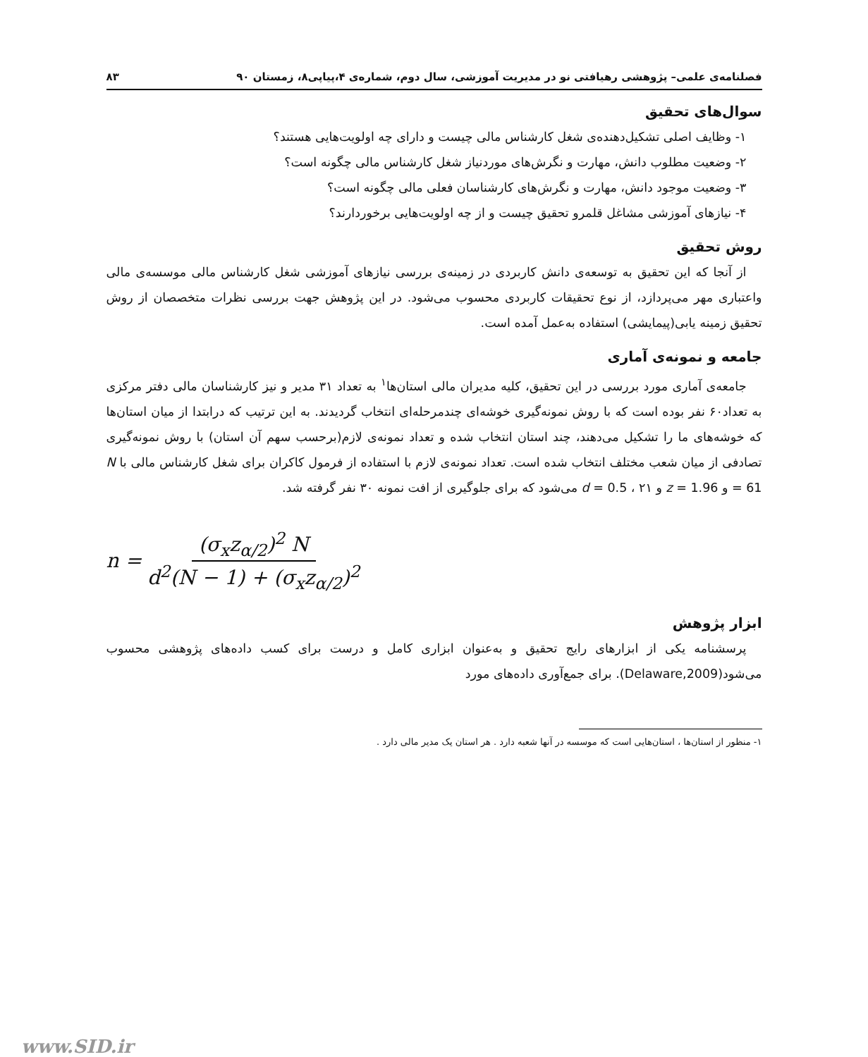فصلنامه‌ی علمی– پژوهشی رهیافتی نو در مدیریت آموزشی، سال دوم، شماره‌ی ۴،پیاپی۸، زمستان ۹۰ ۸۳
سوال‌های تحقیق
۱- وظایف اصلی تشکیل‌دهنده‌ی شغل کارشناس مالی چیست و دارای چه اولویت‌هایی هستند؟
۲- وضعیت مطلوب دانش، مهارت و نگرش‌های موردنیاز شغل کارشناس مالی چگونه است؟
۳- وضعیت موجود دانش، مهارت و نگرش‌های کارشناسان فعلی مالی چگونه است؟
۴- نیازهای آموزشی مشاغل قلمرو تحقیق چیست و از چه اولویت‌هایی برخوردارند؟
روش تحقیق
از آنجا که این تحقیق به توسعه‌ی دانش کاربردی در زمینه‌ی بررسی نیازهای آموزشی شغل کارشناس مالی موسسه‌ی مالی واعتباری مهر می‌پردازد، از نوع تحقیقات کاربردی محسوب می‌شود. در این پژوهش جهت بررسی نظرات متخصصان از روش تحقیق زمینه یابی(پیمایشی) استفاده به‌عمل آمده است.
جامعه و نمونه‌ی آماری
جامعه‌ی آماری مورد بررسی در این تحقیق، کلیه مدیران مالی استان‌ها<sup>۱</sup> به تعداد ۳۱ مدیر و نیز کارشناسان مالی دفتر مرکزی به تعداد۶۰ نفر بوده است که با روش نمونه‌گیری خوشه‌ای چندمرحله‌ای انتخاب گردیدند. به این ترتیب که درابتدا از میان استان‌ها که خوشه‌های ما را تشکیل می‌دهند، چند استان انتخاب شده و تعداد نمونه‌ی لازم(برحسب سهم آن استان) با روش نمونه‌گیری تصادفی از میان شعب مختلف انتخاب شده است. تعداد نمونه‌ی لازم با استفاده از فرمول کاکران برای شغل کارشناس مالی با N = 61 و z = 1.96 و d = 0.5 ، ۲۱ می‌شود که برای جلوگیری از افت نمونه ۳۰ نفر گرفته شد.
n = (σ<sub>x</sub>z<sub>α/2</sub>)<sup>2</sup> N d<sup>2</sup>(N − 1) + (σ<sub>x</sub>z<sub>α/2</sub>)<sup>2</sup>
ابزار پژوهش
پرسشنامه یکی از ابزارهای رایج تحقیق و به‌عنوان ابزاری کامل و درست برای کسب داده‌های پژوهشی محسوب می‌شود(Delaware,2009). برای جمع‌آوری داده‌های مورد
۱- منظور از استان‌ها ، استان‌هایی است که موسسه در آنها شعبه دارد . هر استان یک مدیر مالی دارد .
www.SID.ir